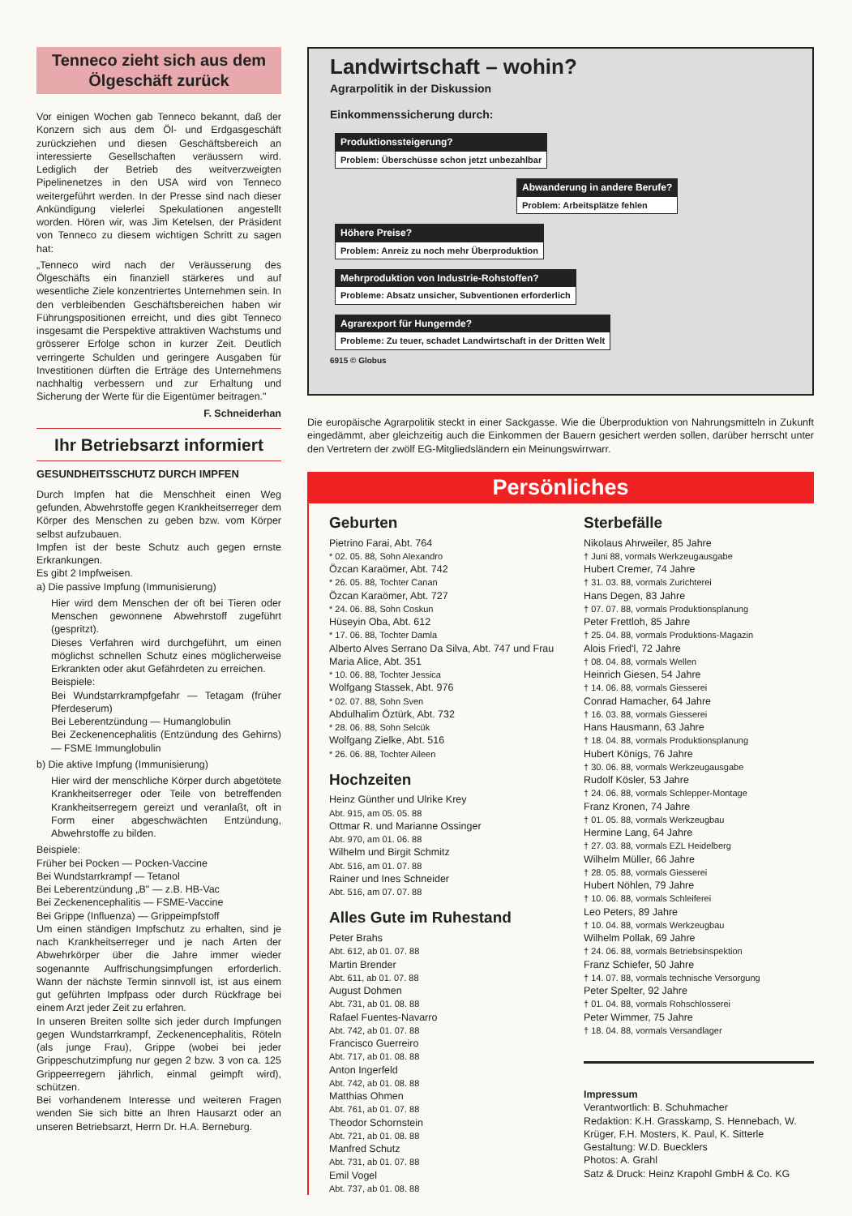Tenneco zieht sich aus dem Ölgeschäft zurück
Vor einigen Wochen gab Tenneco bekannt, daß der Konzern sich aus dem Öl- und Erdgasgeschäft zurückziehen und diesen Geschäftsbereich an interessierte Gesellschaften veräussern wird. Lediglich der Betrieb des weitverzweigten Pipelinenetzes in den USA wird von Tenneco weitergeführt werden. In der Presse sind nach dieser Ankündigung vielerlei Spekulationen angestellt worden. Hören wir, was Jim Ketelsen, der Präsident von Tenneco zu diesem wichtigen Schritt zu sagen hat:
„Tenneco wird nach der Veräusserung des Ölgeschäfts ein finanziell stärkeres und auf wesentliche Ziele konzentriertes Unternehmen sein. In den verbleibenden Geschäftsbereichen haben wir Führungspositionen erreicht, und dies gibt Tenneco insgesamt die Perspektive attraktiven Wachstums und grösserer Erfolge schon in kurzer Zeit. Deutlich verringerte Schulden und geringere Ausgaben für Investitionen dürften die Erträge des Unternehmens nachhaltig verbessern und zur Erhaltung und Sicherung der Werte für die Eigentümer beitragen."
F. Schneiderhan
Ihr Betriebsarzt informiert
GESUNDHEITSSCHUTZ DURCH IMPFEN
Durch Impfen hat die Menschheit einen Weg gefunden, Abwehrstoffe gegen Krankheitserreger dem Körper des Menschen zu geben bzw. vom Körper selbst aufzubauen.
Impfen ist der beste Schutz auch gegen ernste Erkrankungen.
Es gibt 2 Impfweisen.
a) Die passive Impfung (Immunisierung)
Hier wird dem Menschen der oft bei Tieren oder Menschen gewonnene Abwehrstoff zugeführt (gespritzt).
Dieses Verfahren wird durchgeführt, um einen möglichst schnellen Schutz eines möglicherweise Erkrankten oder akut Gefährdeten zu erreichen.
Beispiele:
Bei Wundstarrkrampfgefahr — Tetagam (früher Pferdeserum)
Bei Leberentzündung — Humanglobulin
Bei Zeckenencephalitis (Entzündung des Gehirns) — FSME Immunglobulin
b) Die aktive Impfung (Immunisierung)
Hier wird der menschliche Körper durch abgetötete Krankheitserreger oder Teile von betreffenden Krankheitserregern gereizt und veranlaßt, oft in Form einer abgeschwächten Entzündung, Abwehrstoffe zu bilden.
Beispiele:
Früher bei Pocken — Pocken-Vaccine
Bei Wundstarrkrampf — Tetanol
Bei Leberentzündung „B" — z.B. HB-Vac
Bei Zeckenencephalitis — FSME-Vaccine
Bei Grippe (Influenza) — Grippeimpfstoff
Um einen ständigen Impfschutz zu erhalten, sind je nach Krankheitserreger und je nach Arten der Abwehrkörper über die Jahre immer wieder sogenannte Auffrischungsimpfungen erforderlich. Wann der nächste Termin sinnvoll ist, ist aus einem gut geführten Impfpass oder durch Rückfrage bei einem Arzt jeder Zeit zu erfahren.
In unseren Breiten sollte sich jeder durch Impfungen gegen Wundstarrkrampf, Zeckenencephalitis, Röteln (als junge Frau), Grippe (wobei bei jeder Grippeschutzimpfung nur gegen 2 bzw. 3 von ca. 125 Grippeerregern jährlich, einmal geimpft wird), schützen.
Bei vorhandenem Interesse und weiteren Fragen wenden Sie sich bitte an Ihren Hausarzt oder an unseren Betriebsarzt, Herrn Dr. H.A. Berneburg.
Landwirtschaft – wohin?
Agrarpolitik in der Diskussion
Einkommenssicherung durch:
Produktionssteigerung? Problem: Überschüsse schon jetzt unbezahlbar
Abwanderung in andere Berufe? Problem: Arbeitsplätze fehlen
Höhere Preise? Problem: Anreiz zu noch mehr Überproduktion
Mehrproduktion von Industrie-Rohstoffen? Probleme: Absatz unsicher, Subventionen erforderlich
Agrarexport für Hungernde? Probleme: Zu teuer, schadet Landwirtschaft in der Dritten Welt
6915 © Globus
Die europäische Agrarpolitik steckt in einer Sackgasse. Wie die Überproduktion von Nahrungsmitteln in Zukunft eingedämmt, aber gleichzeitig auch die Einkommen der Bauern gesichert werden sollen, darüber herrscht unter den Vertretern der zwölf EG-Mitgliedsländern ein Meinungswirrwarr.
Persönliches
Geburten
Pietrino Farai, Abt. 764
* 02. 05. 88, Sohn Alexandro
Özcan Karaömer, Abt. 742
* 26. 05. 88, Tochter Canan
Özcan Karaömer, Abt. 727
* 24. 06. 88, Sohn Coskun
Hüseyin Oba, Abt. 612
* 17. 06. 88, Tochter Damla
Alberto Alves Serrano Da Silva, Abt. 747 und Frau Maria Alice, Abt. 351
* 10. 06. 88, Tochter Jessica
Wolfgang Stassek, Abt. 976
* 02. 07. 88, Sohn Sven
Abdulhalim Öztürk, Abt. 732
* 28. 06. 88, Sohn Selcük
Wolfgang Zielke, Abt. 516
* 26. 06. 88, Tochter Aileen
Hochzeiten
Heinz Günther und Ulrike Krey
Abt. 915, am 05. 05. 88
Ottmar R. und Marianne Ossinger
Abt. 970, am 01. 06. 88
Wilhelm und Birgit Schmitz
Abt. 516, am 01. 07. 88
Rainer und Ines Schneider
Abt. 516, am 07. 07. 88
Alles Gute im Ruhestand
Peter Brahs
Abt. 612, ab 01. 07. 88
Martin Brender
Abt. 611, ab 01. 07. 88
August Dohmen
Abt. 731, ab 01. 08. 88
Rafael Fuentes-Navarro
Abt. 742, ab 01. 07. 88
Francisco Guerreiro
Abt. 717, ab 01. 08. 88
Anton Ingerfeld
Abt. 742, ab 01. 08. 88
Matthias Ohmen
Abt. 761, ab 01. 07. 88
Theodor Schornstein
Abt. 721, ab 01. 08. 88
Manfred Schutz
Abt. 731, ab 01. 07. 88
Emil Vogel
Abt. 737, ab 01. 08. 88
Sterbefälle
Nikolaus Ahrweiler, 85 Jahre
† Juni 88, vormals Werkzeugausgabe
Hubert Cremer, 74 Jahre
† 31. 03. 88, vormals Zurichterei
Hans Degen, 83 Jahre
† 07. 07. 88, vormals Produktionsplanung
Peter Frettloh, 85 Jahre
† 25. 04. 88, vormals Produktions-Magazin
Alois Fried'l, 72 Jahre
† 08. 04. 88, vormals Wellen
Heinrich Giesen, 54 Jahre
† 14. 06. 88, vormals Giesserei
Conrad Hamacher, 64 Jahre
† 16. 03. 88, vormals Giesserei
Hans Hausmann, 63 Jahre
† 18. 04. 88, vormals Produktionsplanung
Hubert Königs, 76 Jahre
† 30. 06. 88, vormals Werkzeugausgabe
Rudolf Kösler, 53 Jahre
† 24. 06. 88, vormals Schlepper-Montage
Franz Kronen, 74 Jahre
† 01. 05. 88, vormals Werkzeugbau
Hermine Lang, 64 Jahre
† 27. 03. 88, vormals EZL Heidelberg
Wilhelm Müller, 66 Jahre
† 28. 05. 88, vormals Giesserei
Hubert Nöhlen, 79 Jahre
† 10. 06. 88, vormals Schleiferei
Leo Peters, 89 Jahre
† 10. 04. 88, vormals Werkzeugbau
Wilhelm Pollak, 69 Jahre
† 24. 06. 88, vormals Betriebsinspektion
Franz Schiefer, 50 Jahre
† 14. 07. 88, vormals technische Versorgung
Peter Spelter, 92 Jahre
† 01. 04. 88, vormals Rohschlosserei
Peter Wimmer, 75 Jahre
† 18. 04. 88, vormals Versandlager
Impressum
Verantwortlich: B. Schuhmacher
Redaktion: K.H. Grasskamp, S. Hennebach, W. Krüger, F.H. Mosters, K. Paul, K. Sitterle
Gestaltung: W.D. Buecklers
Photos: A. Grahl
Satz & Druck: Heinz Krapohl GmbH & Co. KG